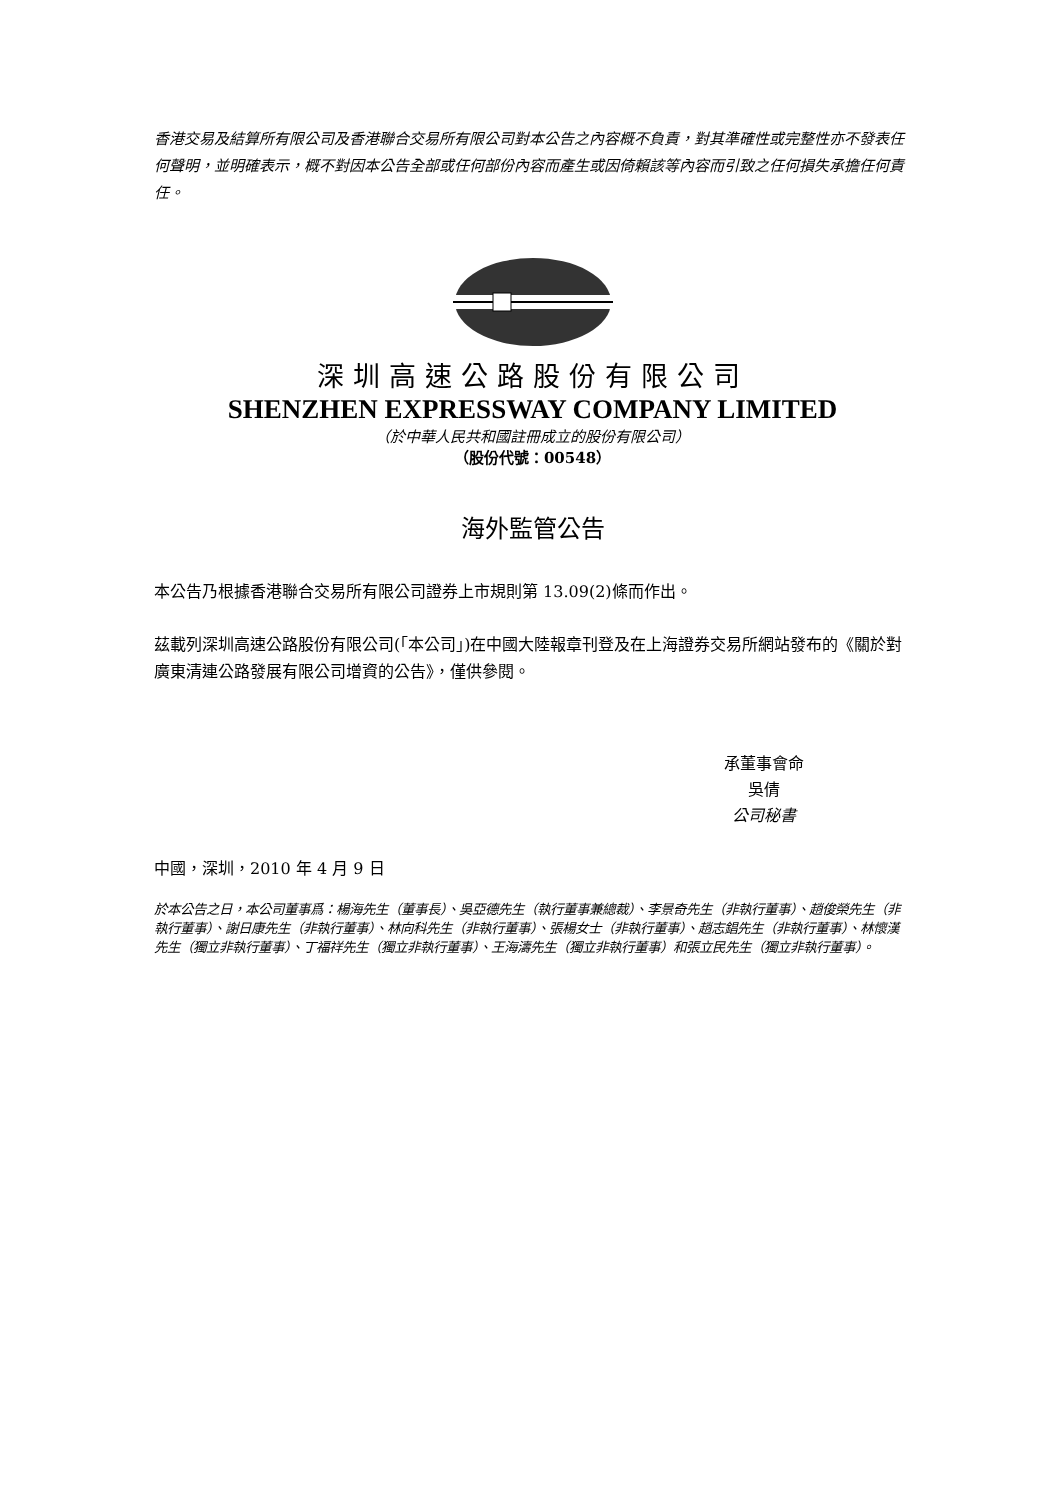香港交易及結算所有限公司及香港聯合交易所有限公司對本公告之內容概不負責，對其準確性或完整性亦不發表任何聲明，並明確表示，概不對因本公告全部或任何部份內容而產生或因倚賴該等內容而引致之任何損失承擔任何責任。
深圳高速公路股份有限公司
SHENZHEN EXPRESSWAY COMPANY LIMITED
（於中華人民共和國註冊成立的股份有限公司）
（股份代號：00548）
海外監管公告
本公告乃根據香港聯合交易所有限公司證券上市規則第 13.09(2)條而作出。
茲載列深圳高速公路股份有限公司(「本公司」)在中國大陸報章刊登及在上海證券交易所網站發布的《關於對廣東清連公路發展有限公司增資的公告》，僅供參閱。
承董事會命
吳倩
公司秘書
中國，深圳，2010 年 4 月 9 日
於本公告之日，本公司董事爲：楊海先生（董事長）、吳亞德先生（執行董事兼總裁）、李景奇先生（非執行董事）、趙俊榮先生（非執行董事）、謝日康先生（非執行董事）、林向科先生（非執行董事）、張楊女士（非執行董事）、趙志錩先生（非執行董事）、林懷漢先生（獨立非執行董事）、丁福祥先生（獨立非執行董事）、王海濤先生（獨立非執行董事）和張立民先生（獨立非執行董事）。